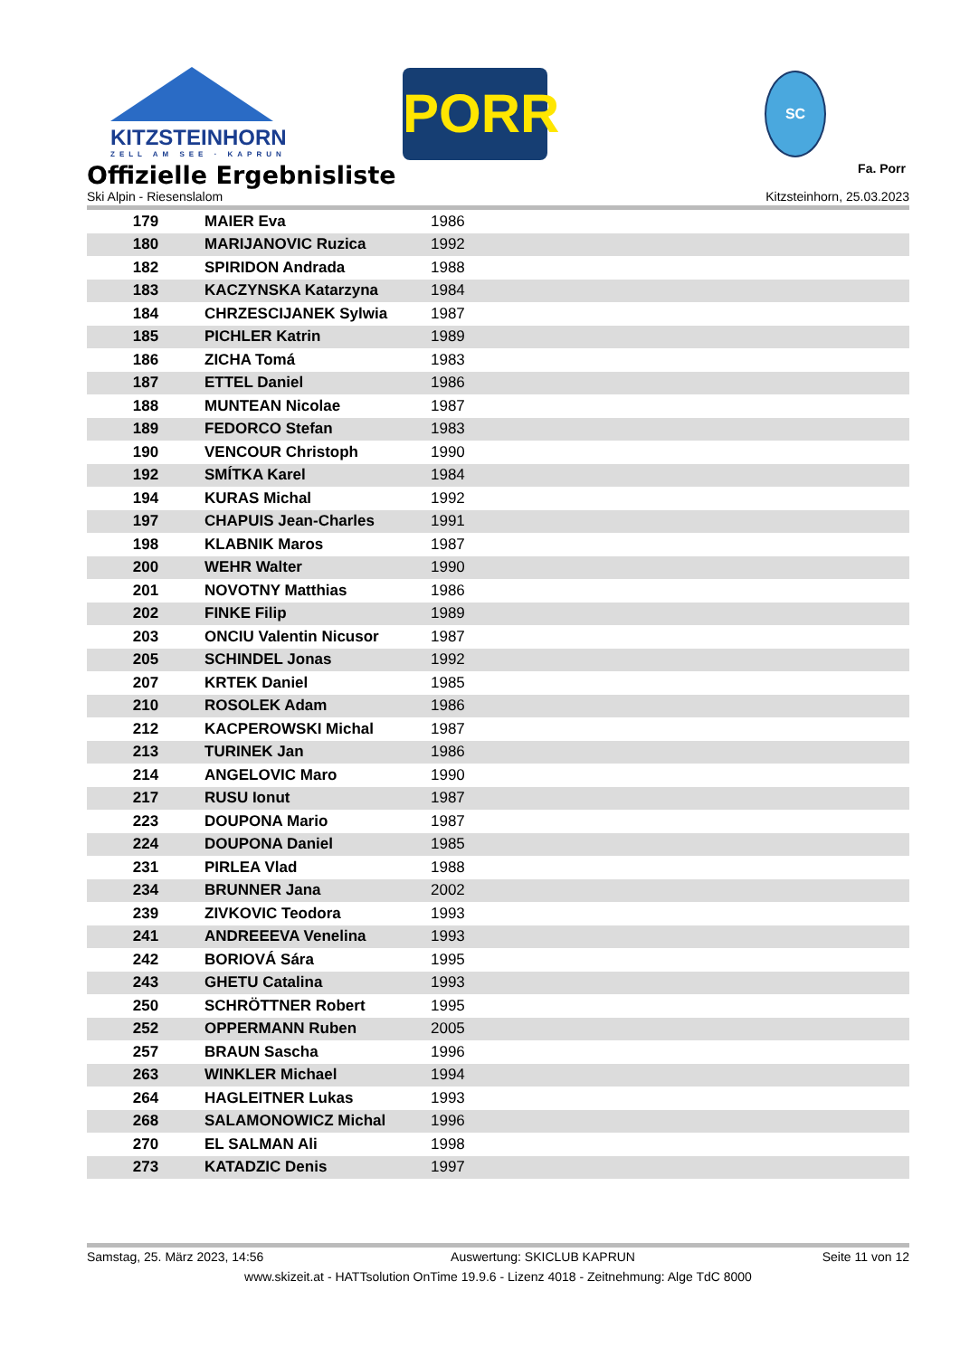KITZSTEINHORN
ZELL AM SEE · KAPRUN
PORR SC
Fa. Porr
Offizielle Ergebnisliste
Ski Alpin - Riesenslalom Kitzsteinhorn, 25.03.2023
| 179 | MAIER Eva | 1986 |
| 180 | MARIJANOVIC Ruzica | 1992 |
| 182 | SPIRIDON Andrada | 1988 |
| 183 | KACZYNSKA Katarzyna | 1984 |
| 184 | CHRZESCIJANEK Sylwia | 1987 |
| 185 | PICHLER Katrin | 1989 |
| 186 | ZICHA Tomá | 1983 |
| 187 | ETTEL Daniel | 1986 |
| 188 | MUNTEAN Nicolae | 1987 |
| 189 | FEDORCO Stefan | 1983 |
| 190 | VENCOUR Christoph | 1990 |
| 192 | SMÍTKA Karel | 1984 |
| 194 | KURAS Michal | 1992 |
| 197 | CHAPUIS Jean-Charles | 1991 |
| 198 | KLABNIK Maros | 1987 |
| 200 | WEHR Walter | 1990 |
| 201 | NOVOTNY Matthias | 1986 |
| 202 | FINKE Filip | 1989 |
| 203 | ONCIU Valentin Nicusor | 1987 |
| 205 | SCHINDEL Jonas | 1992 |
| 207 | KRTEK Daniel | 1985 |
| 210 | ROSOLEK Adam | 1986 |
| 212 | KACPEROWSKI Michal | 1987 |
| 213 | TURINEK Jan | 1986 |
| 214 | ANGELOVIC Maro | 1990 |
| 217 | RUSU Ionut | 1987 |
| 223 | DOUPONA Mario | 1987 |
| 224 | DOUPONA Daniel | 1985 |
| 231 | PIRLEA Vlad | 1988 |
| 234 | BRUNNER Jana | 2002 |
| 239 | ZIVKOVIC Teodora | 1993 |
| 241 | ANDREEEVA Venelina | 1993 |
| 242 | BORIOVÁ Sára | 1995 |
| 243 | GHETU Catalina | 1993 |
| 250 | SCHRÖTTNER Robert | 1995 |
| 252 | OPPERMANN Ruben | 2005 |
| 257 | BRAUN Sascha | 1996 |
| 263 | WINKLER Michael | 1994 |
| 264 | HAGLEITNER Lukas | 1993 |
| 268 | SALAMONOWICZ Michal | 1996 |
| 270 | EL SALMAN Ali | 1998 |
| 273 | KATADZIC Denis | 1997 |
Samstag, 25. März 2023, 14:56 Auswertung: SKICLUB KAPRUN Seite 11 von 12
www.skizeit.at - HATTsolution OnTime 19.9.6 - Lizenz 4018 - Zeitnehmung: Alge TdC 8000